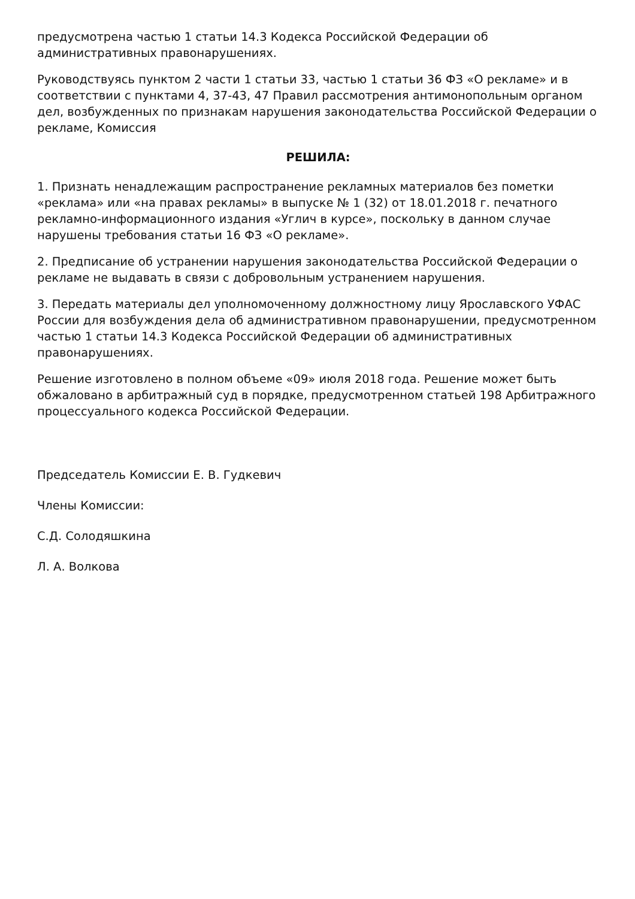предусмотрена частью 1 статьи 14.3 Кодекса Российской Федерации об административных правонарушениях.
Руководствуясь пунктом 2 части 1 статьи 33, частью 1 статьи 36 ФЗ «О рекламе» и в соответствии с пунктами 4, 37-43, 47 Правил рассмотрения антимонопольным органом дел, возбужденных по признакам нарушения законодательства Российской Федерации о рекламе, Комиссия
РЕШИЛА:
1. Признать ненадлежащим распространение рекламных материалов без пометки «реклама» или «на правах рекламы» в выпуске № 1 (32) от 18.01.2018 г. печатного рекламно-информационного издания «Углич в курсе», поскольку в данном случае нарушены требования статьи 16 ФЗ «О рекламе».
2. Предписание об устранении нарушения законодательства Российской Федерации о рекламе не выдавать в связи с добровольным устранением нарушения.
3. Передать материалы дел уполномоченному должностному лицу Ярославского УФАС России для возбуждения дела об административном правонарушении, предусмотренном частью 1 статьи 14.3 Кодекса Российской Федерации об административных правонарушениях.
Решение изготовлено в полном объеме «09» июля 2018 года. Решение может быть обжаловано в арбитражный суд в порядке, предусмотренном статьей 198 Арбитражного процессуального кодекса Российской Федерации.
Председатель Комиссии Е. В. Гудкевич
Члены Комиссии:
С.Д. Солодяшкина
Л. А. Волкова